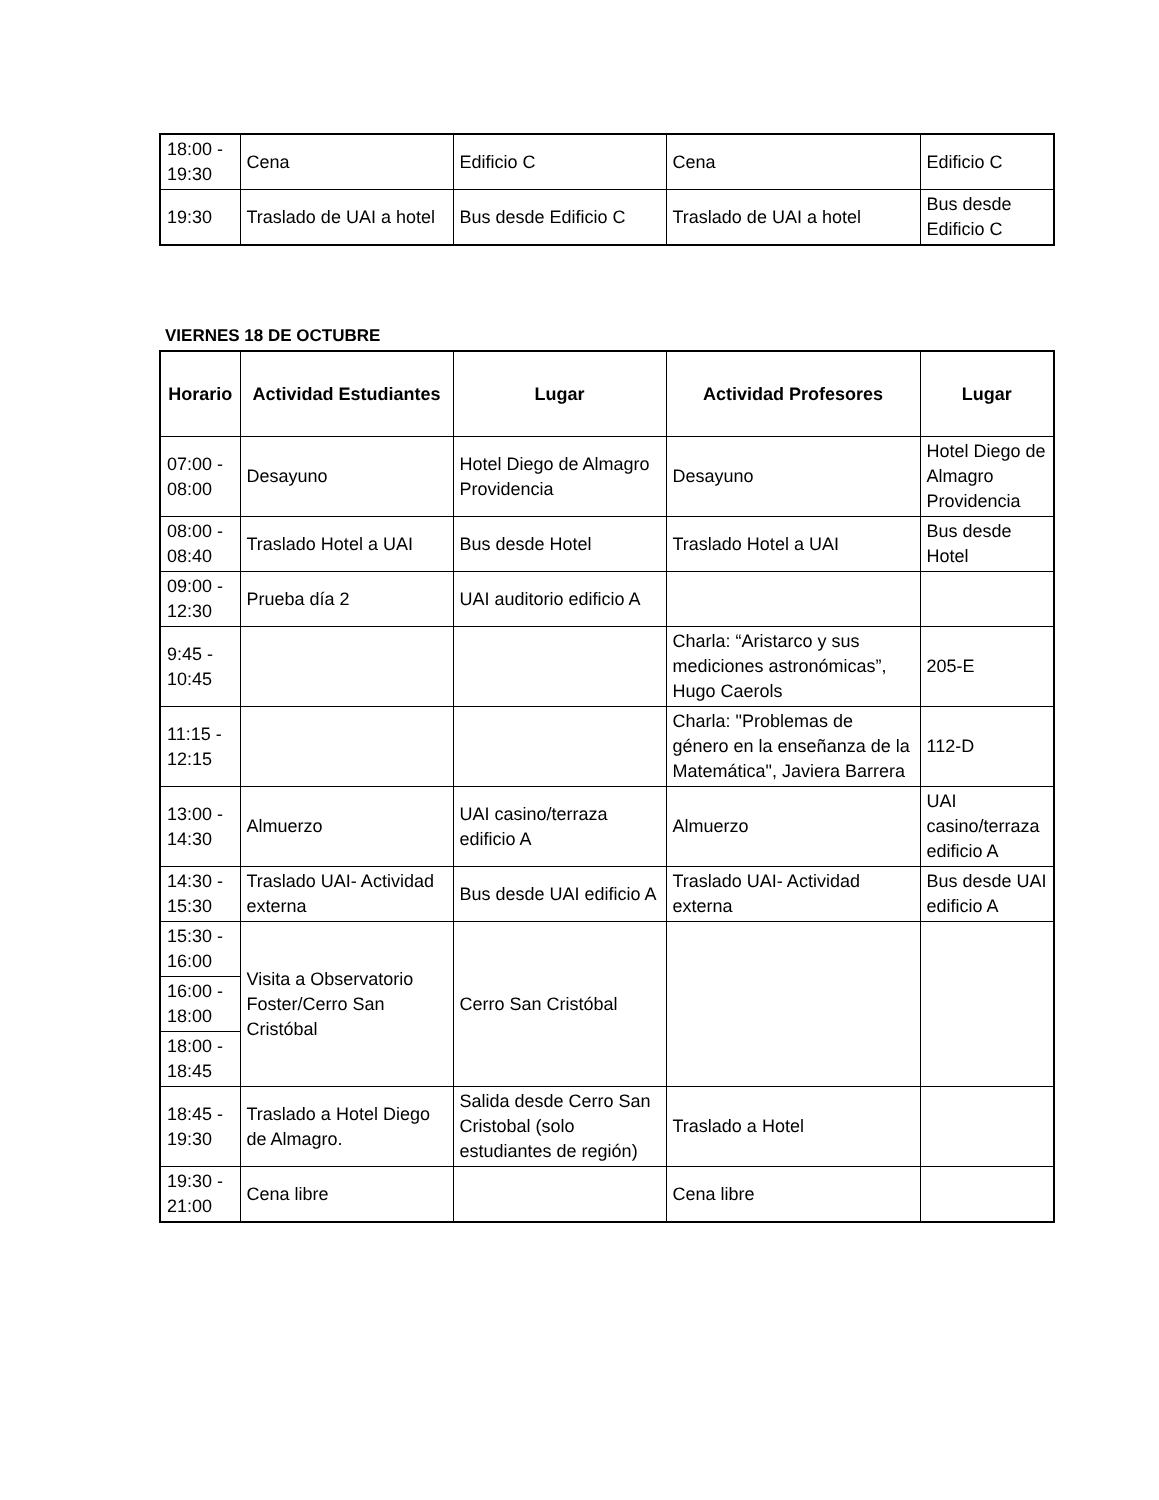| 18:00 - 19:30 | Cena | Edificio C | Cena | Edificio C |
| 19:30 | Traslado de UAI a hotel | Bus desde Edificio C | Traslado de UAI a hotel | Bus desde Edificio C |
VIERNES 18 DE OCTUBRE
| Horario | Actividad Estudiantes | Lugar | Actividad Profesores | Lugar |
| --- | --- | --- | --- | --- |
| 07:00 - 08:00 | Desayuno | Hotel Diego de Almagro Providencia | Desayuno | Hotel Diego de Almagro Providencia |
| 08:00 - 08:40 | Traslado Hotel a UAI | Bus desde Hotel | Traslado Hotel a UAI | Bus desde Hotel |
| 09:00 - 12:30 | Prueba día 2 | UAI auditorio edificio A | | |
| 9:45 - 10:45 | | | Charla: “Aristarco y sus mediciones astronómicas”, Hugo Caerols | 205-E |
| 11:15 - 12:15 | | | Charla: "Problemas de género en la enseñanza de la Matemática", Javiera Barrera | 112-D |
| 13:00 - 14:30 | Almuerzo | UAI casino/terraza edificio A | Almuerzo | UAI casino/terraza edificio A |
| 14:30 - 15:30 | Traslado UAI- Actividad externa | Bus desde UAI edificio A | Traslado UAI- Actividad externa | Bus desde UAI edificio A |
| 15:30 - 16:00 | Visita a Observatorio Foster/Cerro San Cristóbal | Cerro San Cristóbal | | |
| 16:00 - 18:00 | | | | |
| 18:00 - 18:45 | | | | |
| 18:45 - 19:30 | Traslado a Hotel Diego de Almagro. | Salida desde Cerro San Cristobal (solo estudiantes de región) | Traslado a Hotel | |
| 19:30 - 21:00 | Cena libre | | Cena libre | |